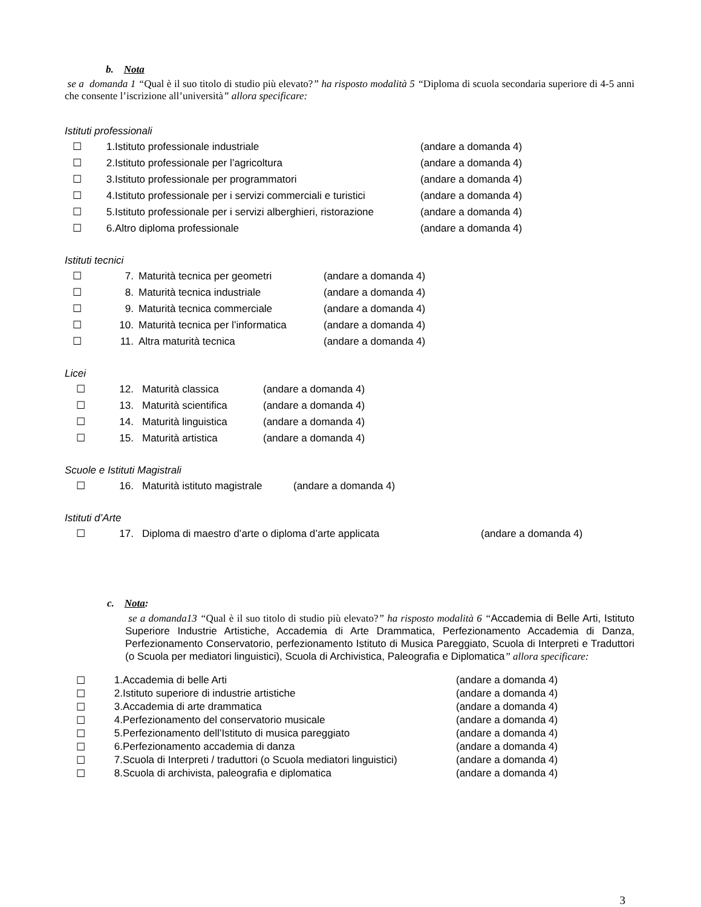b. Nota
se a domanda 1 “Qual è il suo titolo di studio più elevato?” ha risposto modalità 5 “Diploma di scuola secondaria superiore di 4-5 anni che consente l’iscrizione all’università” allora specificare:
Istituti professionali
☐ 1. Istituto professionale industriale (andare a domanda 4)
☐ 2. Istituto professionale per l’agricoltura (andare a domanda 4)
☐ 3. Istituto professionale per programmatori (andare a domanda 4)
☐ 4. Istituto professionale per i servizi commerciali e turistici (andare a domanda 4)
☐ 5. Istituto professionale per i servizi alberghieri, ristorazione (andare a domanda 4)
☐ 6. Altro diploma professionale (andare a domanda 4)
Istituti tecnici
☐ 7. Maturità tecnica per geometri (andare a domanda 4)
☐ 8. Maturità tecnica industriale (andare a domanda 4)
☐ 9. Maturità tecnica commerciale (andare a domanda 4)
☐ 10. Maturità tecnica per l’informatica (andare a domanda 4)
☐ 11. Altra maturità tecnica (andare a domanda 4)
Licei
☐ 12. Maturità classica (andare a domanda 4)
☐ 13. Maturità scientifica (andare a domanda 4)
☐ 14. Maturità linguistica (andare a domanda 4)
☐ 15. Maturità artistica (andare a domanda 4)
Scuole e Istituti Magistrali
☐ 16. Maturità istituto magistrale (andare a domanda 4)
Istituti d’Arte
☐ 17. Diploma di maestro d’arte o diploma d’arte applicata (andare a domanda 4)
c. Nota:
se a domanda13 “Qual è il suo titolo di studio più elevato?” ha risposto modalità 6 “Accademia di Belle Arti, Istituto Superiore Industrie Artistiche, Accademia di Arte Drammatica, Perfezionamento Accademia di Danza, Perfezionamento Conservatorio, perfezionamento Istituto di Musica Pareggiato, Scuola di Interpreti e Traduttori (o Scuola per mediatori linguistici), Scuola di Archivistica, Paleografia e Diplomatica” allora specificare:
☐ 1. Accademia di belle Arti (andare a domanda 4)
☐ 2. Istituto superiore di industrie artistiche (andare a domanda 4)
☐ 3. Accademia di arte drammatica (andare a domanda 4)
☐ 4. Perfezionamento del conservatorio musicale (andare a domanda 4)
☐ 5. Perfezionamento dell’Istituto di musica pareggiato (andare a domanda 4)
☐ 6. Perfezionamento accademia di danza (andare a domanda 4)
☐ 7. Scuola di Interpreti / traduttori (o Scuola mediatori linguistici) (andare a domanda 4)
☐ 8. Scuola di archivista, paleografia e diplomatica (andare a domanda 4)
3